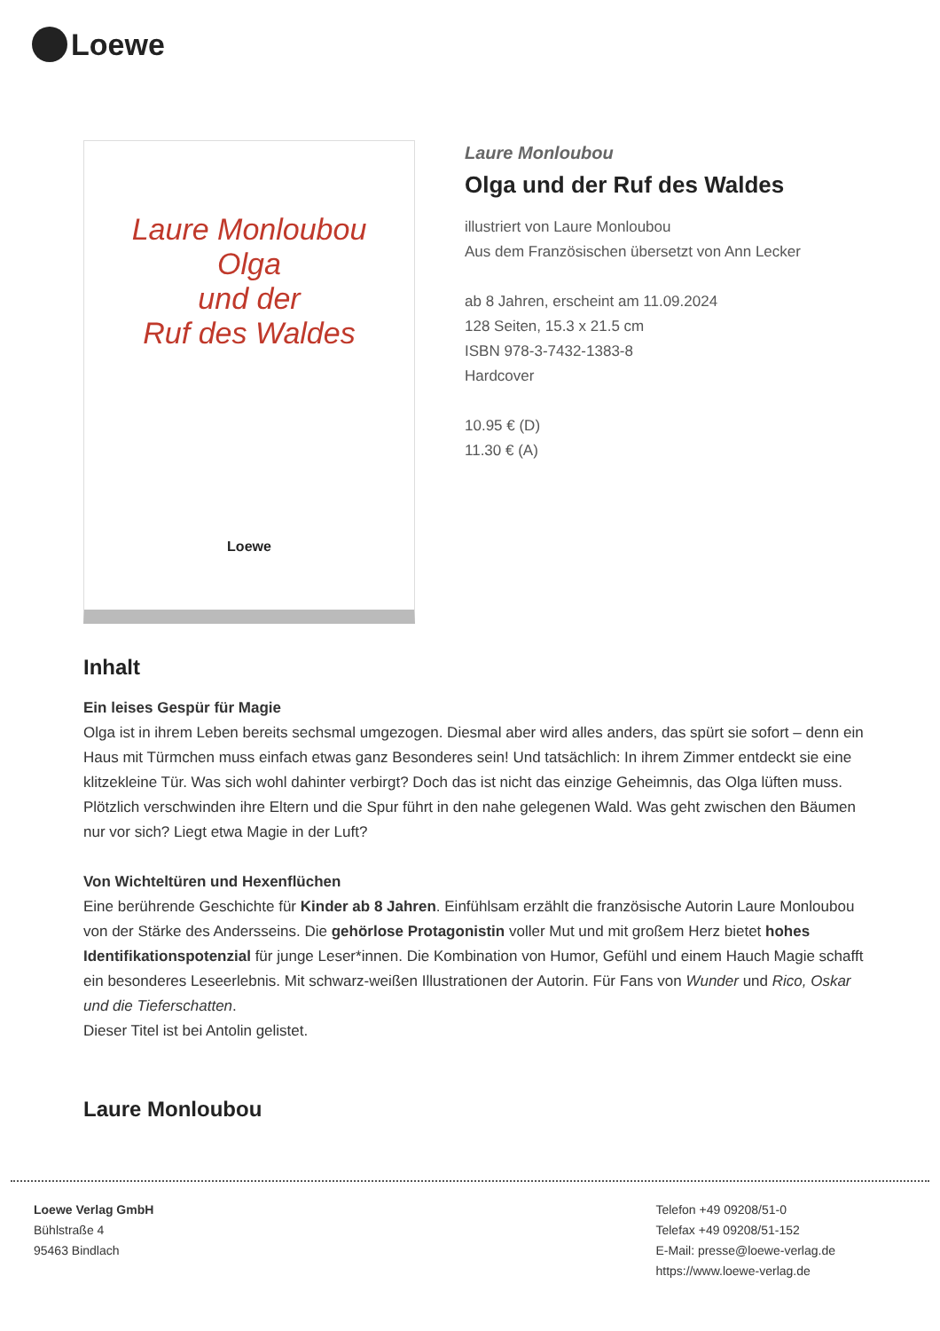Loewe
Laure Monloubou
Olga
und der
Ruf des Waldes
Loewe
Laure Monloubou
Olga und der Ruf des Waldes
illustriert von Laure Monloubou
Aus dem Französischen übersetzt von Ann Lecker
ab 8 Jahren, erscheint am 11.09.2024
128 Seiten, 15.3 x 21.5 cm
ISBN 978-3-7432-1383-8
Hardcover
10.95 € (D)
11.30 € (A)
Inhalt
Ein leises Gespür für Magie
Olga ist in ihrem Leben bereits sechsmal umgezogen. Diesmal aber wird alles anders, das spürt sie sofort – denn ein Haus mit Türmchen muss einfach etwas ganz Besonderes sein! Und tatsächlich: In ihrem Zimmer entdeckt sie eine klitzekleine Tür. Was sich wohl dahinter verbirgt? Doch das ist nicht das einzige Geheimnis, das Olga lüften muss. Plötzlich verschwinden ihre Eltern und die Spur führt in den nahe gelegenen Wald. Was geht zwischen den Bäumen nur vor sich? Liegt etwa Magie in der Luft?
Von Wichteltüren und Hexenflüchen
Eine berührende Geschichte für Kinder ab 8 Jahren. Einfühlsam erzählt die französische Autorin Laure Monloubou von der Stärke des Andersseins. Die gehörlose Protagonistin voller Mut und mit großem Herz bietet hohes Identifikationspotenzial für junge Leser*innen. Die Kombination von Humor, Gefühl und einem Hauch Magie schafft ein besonderes Leseerlebnis. Mit schwarz-weißen Illustrationen der Autorin. Für Fans von Wunder und Rico, Oskar und die Tieferschatten.
Dieser Titel ist bei Antolin gelistet.
Laure Monloubou
Loewe Verlag GmbH
Bühlstraße 4
95463 Bindlach
Telefon +49 09208/51-0
Telefax +49 09208/51-152
E-Mail: presse@loewe-verlag.de
https://www.loewe-verlag.de